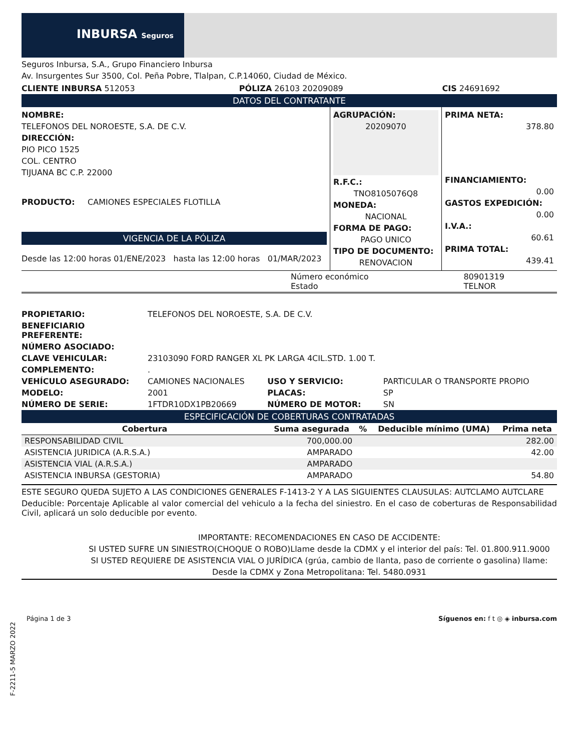INBURSA Seguros
Seguros Inbursa, S.A., Grupo Financiero Inbursa
Av. Insurgentes Sur 3500, Col. Peña Pobre, Tlalpan, C.P.14060, Ciudad de México.
| CLIENTE INBURSA 512053 | PÓLIZA 26103 20209089 | CIS 24691692 |
DATOS DEL CONTRATANTE
| NOMBRE: TELEFONOS DEL NOROESTE, S.A. DE C.V. DIRECCIÓN: PIO PICO 1525 COL. CENTRO TIJUANA BC C.P. 22000 PRODUCTO: CAMIONES ESPECIALES FLOTILLA VIGENCIA DE LA PÓLIZA Desde las 12:00 horas 01/ENE/2023 hasta las 12:00 horas 01/MAR/2023 | AGRUPACIÓN: 20209070 R.F.C.: TNO8105076Q8 MONEDA: NACIONAL FORMA DE PAGO: PAGO UNICO TIPO DE DOCUMENTO: RENOVACION | PRIMA NETA: 378.80 FINANCIAMIENTO: 0.00 GASTOS EXPEDICIÓN: 0.00 I.V.A.: 60.61 PRIMA TOTAL: 439.41 |
| | Número económico Estado | 80901319 TELNOR |
| PROPIETARIO: | TELEFONOS DEL NOROESTE, S.A. DE C.V. | | |
| BENEFICIARIO PREFERENTE: | | | |
| NÚMERO ASOCIADO: | | | |
| CLAVE VEHICULAR: | 23103090 FORD RANGER XL PK LARGA 4CIL.STD. 1.00 T. | | |
| COMPLEMENTO: | . | | |
| VEHÍCULO ASEGURADO: | CAMIONES NACIONALES | USO Y SERVICIO: | PARTICULAR O TRANSPORTE PROPIO |
| MODELO: | 2001 | PLACAS: | SP |
| NÚMERO DE SERIE: | 1FTDR10DX1PB20669 | NÚMERO DE MOTOR: | SN |
ESPECIFICACIÓN DE COBERTURAS CONTRATADAS
| Cobertura | Suma asegurada | % | Deducible mínimo (UMA) | Prima neta |
| --- | --- | --- | --- | --- |
| RESPONSABILIDAD CIVIL | 700,000.00 | | | 282.00 |
| ASISTENCIA JURIDICA (A.R.S.A.) | AMPARADO | | | 42.00 |
| ASISTENCIA VIAL (A.R.S.A.) | AMPARADO | | | |
| ASISTENCIA INBURSA (GESTORIA) | AMPARADO | | | 54.80 |
ESTE SEGURO QUEDA SUJETO A LAS CONDICIONES GENERALES F-1413-2 Y A LAS SIGUIENTES CLAUSULAS: AUTCLAMO AUTCLARE
Deducible: Porcentaje Aplicable al valor comercial del vehiculo a la fecha del siniestro. En el caso de coberturas de Responsabilidad Civil, aplicará un solo deducible por evento.
IMPORTANTE: RECOMENDACIONES EN CASO DE ACCIDENTE:
SI USTED SUFRE UN SINIESTRO(CHOQUE O ROBO)Llame desde la CDMX y el interior del país: Tel. 01.800.911.9000
SI USTED REQUIERE DE ASISTENCIA VIAL O JURÍDICA (grúa, cambio de llanta, paso de corriente o gasolina) llame:
Desde la CDMX y Zona Metropolitana: Tel. 5480.0931
Página 1 de 3 Síguenos en: f t ◎ ◈ inbursa.com
F-2211-5 MARZO 2022